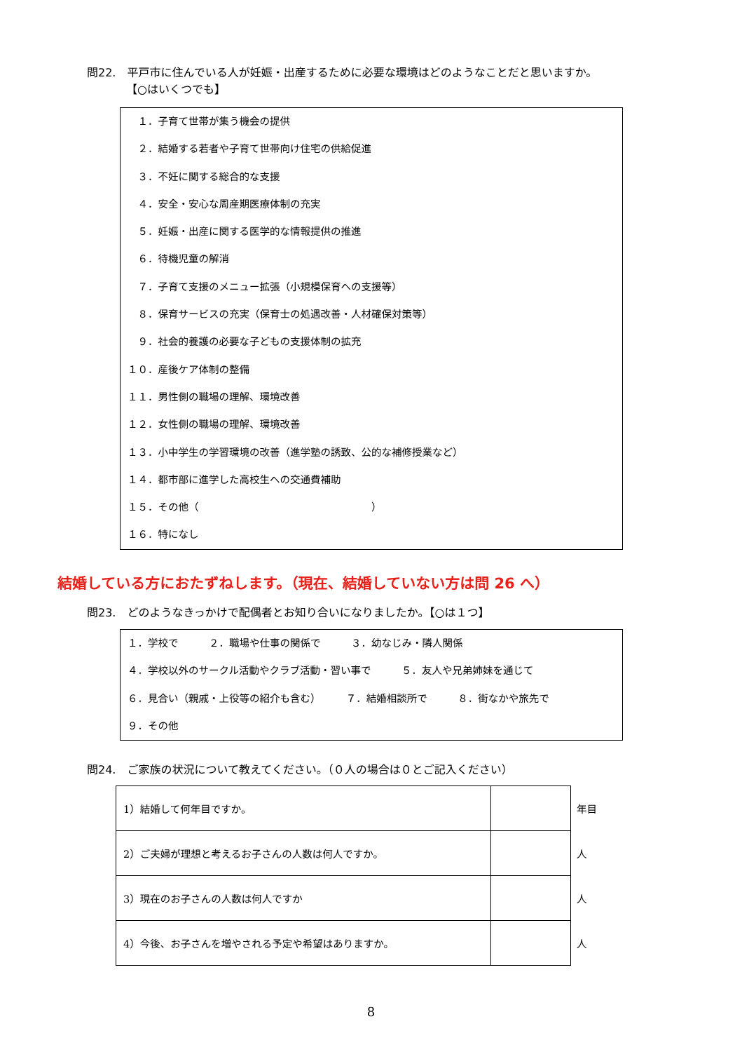問22.　平戸市に住んでいる人が妊娠・出産するために必要な環境はどのようなことだと思いますか。
【○はいくつでも】
　１．子育て世帯が集う機会の提供
　２．結婚する若者や子育て世帯向け住宅の供給促進
　３．不妊に関する総合的な支援
　４．安全・安心な周産期医療体制の充実
　５．妊娠・出産に関する医学的な情報提供の推進
　６．待機児童の解消
　７．子育て支援のメニュー拡張（小規模保育への支援等）
　８．保育サービスの充実（保育士の処遇改善・人材確保対策等）
　９．社会的養護の必要な子どもの支援体制の拡充
１０．産後ケア体制の整備
１１．男性側の職場の理解、環境改善
１２．女性側の職場の理解、環境改善
１３．小中学生の学習環境の改善（進学塾の誘致、公的な補修授業など）
１４．都市部に進学した高校生への交通費補助
１５．その他（　　　　　　　　　　　　　　　　　）
１６．特になし
結婚している方におたずねします。（現在、結婚していない方は問 26 へ）
問23.　どのようなきっかけで配偶者とお知り合いになりましたか。【○は１つ】
１．学校で　　　２．職場や仕事の関係で　　　３．幼なじみ・隣人関係
４．学校以外のサークル活動やクラブ活動・習い事で　　　５．友人や兄弟姉妹を通じて
６．見合い（親戚・上役等の紹介も含む）　　　７．結婚相談所で　　　８．街なかや旅先で
９．その他
問24.　ご家族の状況について教えてください。（０人の場合は０とご記入ください）
| 1）結婚して何年目ですか。 | | 年目 |
| 2）ご夫婦が理想と考えるお子さんの人数は何人ですか。 | | 人 |
| 3）現在のお子さんの人数は何人ですか | | 人 |
| 4）今後、お子さんを増やされる予定や希望はありますか。 | | 人 |
8